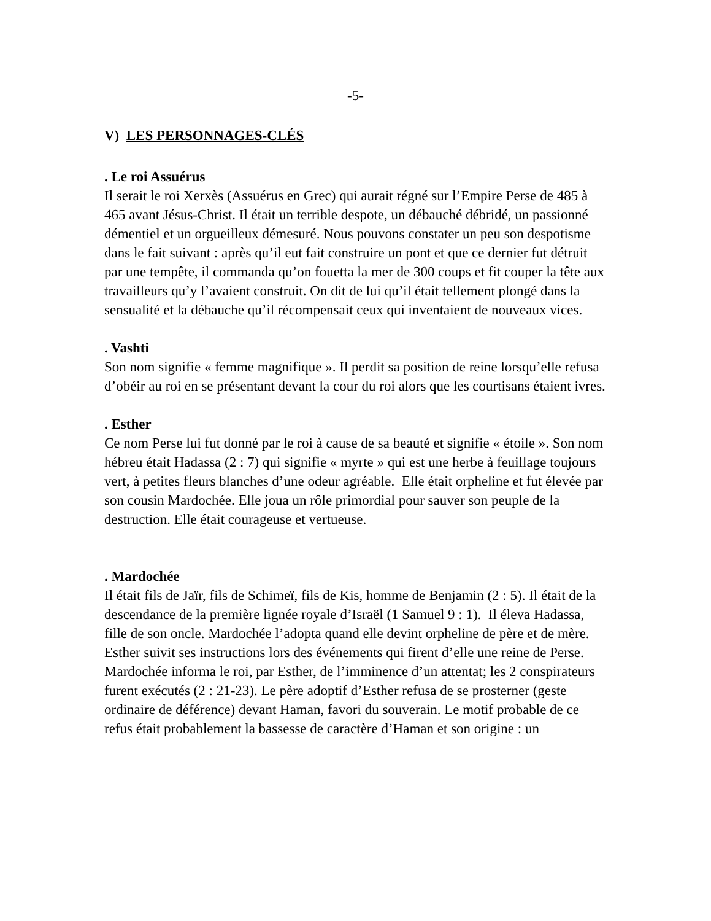-5-
V) LES PERSONNAGES-CLÉS
. Le roi Assuérus
Il serait le roi Xerxès (Assuérus en Grec) qui aurait régné sur l’Empire Perse de 485 à 465 avant Jésus-Christ. Il était un terrible despote, un débauché débridé, un passionné démentiel et un orgueilleux démesuré. Nous pouvons constater un peu son despotisme dans le fait suivant : après qu’il eut fait construire un pont et que ce dernier fut détruit par une tempête, il commanda qu’on fouetta la mer de 300 coups et fit couper la tête aux travailleurs qu’y l’avaient construit. On dit de lui qu’il était tellement plongé dans la sensualité et la débauche qu’il récompensait ceux qui inventaient de nouveaux vices.
. Vashti
Son nom signifie « femme magnifique ». Il perdit sa position de reine lorsqu’elle refusa d’obéir au roi en se présentant devant la cour du roi alors que les courtisans étaient ivres.
. Esther
Ce nom Perse lui fut donné par le roi à cause de sa beauté et signifie « étoile ». Son nom hébreu était Hadassa (2 : 7) qui signifie « myrte » qui est une herbe à feuillage toujours vert, à petites fleurs blanches d’une odeur agréable. Elle était orpheline et fut élevée par son cousin Mardochée. Elle joua un rôle primordial pour sauver son peuple de la destruction. Elle était courageuse et vertueuse.
. Mardochée
Il était fils de Jaïr, fils de Schimeï, fils de Kis, homme de Benjamin (2 : 5). Il était de la descendance de la première lignée royale d’Israël (1 Samuel 9 : 1). Il éleva Hadassa, fille de son oncle. Mardochée l’adopta quand elle devint orpheline de père et de mère. Esther suivit ses instructions lors des événements qui firent d’elle une reine de Perse. Mardochée informa le roi, par Esther, de l’imminence d’un attentat; les 2 conspirateurs furent exécutés (2 : 21-23). Le père adoptif d’Esther refusa de se prosterner (geste ordinaire de déférence) devant Haman, favori du souverain. Le motif probable de ce refus était probablement la bassesse de caractère d’Haman et son origine : un